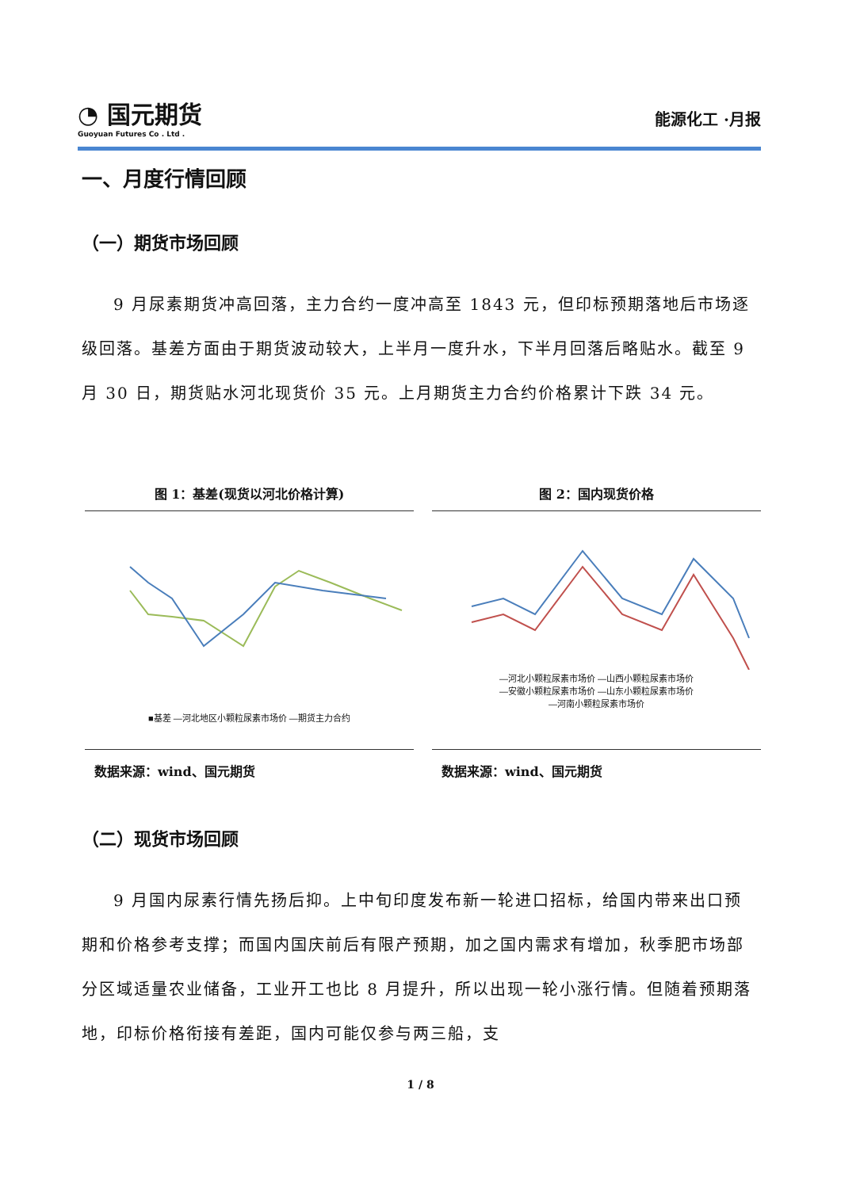◔ 国元期货
Guoyuan Futures Co . Ltd .
能源化工 ·月报
一、月度行情回顾
（一）期货市场回顾
9 月尿素期货冲高回落，主力合约一度冲高至 1843 元，但印标预期落地后市场逐级回落。基差方面由于期货波动较大，上半月一度升水，下半月回落后略贴水。截至 9 月 30 日，期货贴水河北现货价 35 元。上月期货主力合约价格累计下跌 34 元。
图 1：基差(现货以河北价格计算)
■基差 —河北地区小颗粒尿素市场价 —期货主力合约
数据来源：wind、国元期货
图 2：国内现货价格
—河北小颗粒尿素市场价 —山西小颗粒尿素市场价
—安徽小颗粒尿素市场价 —山东小颗粒尿素市场价
—河南小颗粒尿素市场价
数据来源：wind、国元期货
（二）现货市场回顾
9 月国内尿素行情先扬后抑。上中旬印度发布新一轮进口招标，给国内带来出口预期和价格参考支撑；而国内国庆前后有限产预期，加之国内需求有增加，秋季肥市场部分区域适量农业储备，工业开工也比 8 月提升，所以出现一轮小涨行情。但随着预期落地，印标价格衔接有差距，国内可能仅参与两三船，支
1 / 8